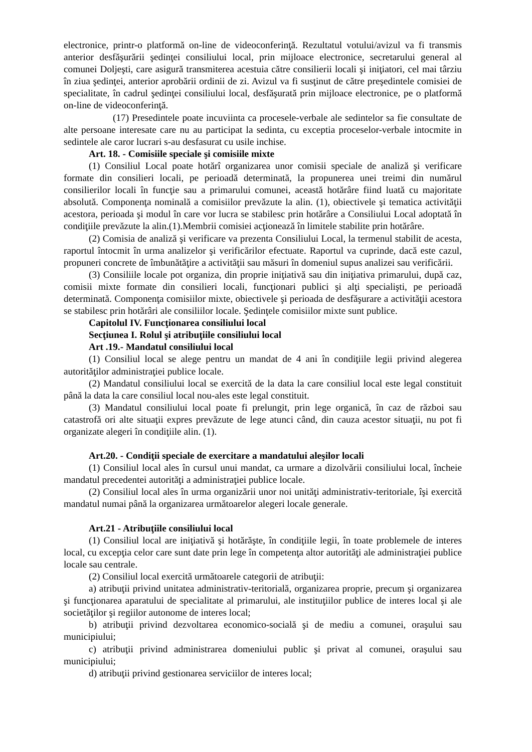electronice, printr-o platformă on-line de videoconferinţă. Rezultatul votului/avizul va fi transmis anterior desfăşurării şedinţei consiliului local, prin mijloace electronice, secretarului general al comunei Doljeşti, care asigură transmiterea acestuia către consilierii locali şi iniţiatori, cel mai târziu în ziua şedinţei, anterior aprobării ordinii de zi. Avizul va fi susţinut de către preşedintele comisiei de specialitate, în cadrul şedinţei consiliului local, desfăşurată prin mijloace electronice, pe o platformă on-line de videoconferinţă.
(17) Presedintele poate incuviinta ca procesele-verbale ale sedintelor sa fie consultate de alte persoane interesate care nu au participat la sedinta, cu exceptia proceselor-verbale intocmite in sedintele ale caror lucrari s-au desfasurat cu usile inchise.
Art. 18. - Comisiile speciale şi comisiile mixte
(1) Consiliul Local poate hotărî organizarea unor comisii speciale de analiză şi verificare formate din consilieri locali, pe perioadă determinată, la propunerea unei treimi din numărul consilierilor locali în funcţie sau a primarului comunei, această hotărâre fiind luată cu majoritate absolută. Componenţa nominală a comisiilor prevăzute la alin. (1), obiectivele şi tematica activităţii acestora, perioada şi modul în care vor lucra se stabilesc prin hotărâre a Consiliului Local adoptată în condiţiile prevăzute la alin.(1).Membrii comisiei acţionează în limitele stabilite prin hotărâre.
(2) Comisia de analiză şi verificare va prezenta Consiliului Local, la termenul stabilit de acesta, raportul întocmit în urma analizelor şi verificărilor efectuate. Raportul va cuprinde, dacă este cazul, propuneri concrete de îmbunătăţire a activităţii sau măsuri în domeniul supus analizei sau verificării.
(3) Consiliile locale pot organiza, din proprie iniţiativă sau din iniţiativa primarului, după caz, comisii mixte formate din consilieri locali, funcţionari publici şi alţi specialişti, pe perioadă determinată. Componenţa comisiilor mixte, obiectivele şi perioada de desfăşurare a activităţii acestora se stabilesc prin hotărâri ale consiliilor locale. Şedinţele comisiilor mixte sunt publice.
Capitolul IV. Funcţionarea consiliului local
Secţiunea I. Rolul şi atribuţiile consiliului local
Art .19.- Mandatul consiliului local
(1) Consiliul local se alege pentru un mandat de 4 ani în condiţiile legii privind alegerea autorităţilor administraţiei publice locale.
(2) Mandatul consiliului local se exercită de la data la care consiliul local este legal constituit până la data la care consiliul local nou-ales este legal constituit.
(3) Mandatul consiliului local poate fi prelungit, prin lege organică, în caz de război sau catastrofă ori alte situaţii expres prevăzute de lege atunci când, din cauza acestor situaţii, nu pot fi organizate alegeri în condiţiile alin. (1).
Art.20. - Condiţii speciale de exercitare a mandatului aleşilor locali
(1) Consiliul local ales în cursul unui mandat, ca urmare a dizolvării consiliului local, încheie mandatul precedentei autorităţi a administraţiei publice locale.
(2) Consiliul local ales în urma organizării unor noi unităţi administrativ-teritoriale, îşi exercită mandatul numai până la organizarea următoarelor alegeri locale generale.
Art.21 - Atribuţiile consiliului local
(1) Consiliul local are iniţiativă şi hotărăşte, în condiţiile legii, în toate problemele de interes local, cu excepţia celor care sunt date prin lege în competenţa altor autorităţi ale administraţiei publice locale sau centrale.
(2) Consiliul local exercită următoarele categorii de atribuţii:
a) atribuţii privind unitatea administrativ-teritorială, organizarea proprie, precum şi organizarea şi funcţionarea aparatului de specialitate al primarului, ale instituţiilor publice de interes local şi ale societăţilor şi regiilor autonome de interes local;
b) atribuţii privind dezvoltarea economico-socială şi de mediu a comunei, oraşului sau municipiului;
c) atribuţii privind administrarea domeniului public şi privat al comunei, oraşului sau municipiului;
d) atribuţii privind gestionarea serviciilor de interes local;